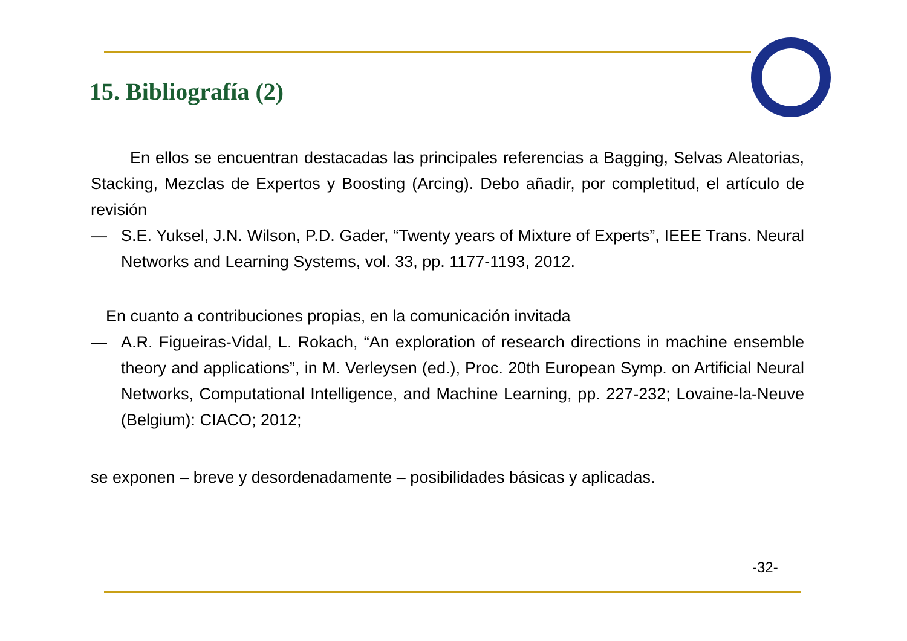15. Bibliografía (2)
En ellos se encuentran destacadas las principales referencias a Bagging, Selvas Aleatorias, Stacking, Mezclas de Expertos y Boosting (Arcing). Debo añadir, por completitud, el artículo de revisión
— S.E. Yuksel, J.N. Wilson, P.D. Gader, “Twenty years of Mixture of Experts”, IEEE Trans. Neural Networks and Learning Systems, vol. 33, pp. 1177-1193, 2012.
En cuanto a contribuciones propias, en la comunicación invitada
— A.R. Figueiras-Vidal, L. Rokach, “An exploration of research directions in machine ensemble theory and applications”, in M. Verleysen (ed.), Proc. 20th European Symp. on Artificial Neural Networks, Computational Intelligence, and Machine Learning, pp. 227-232; Lovaine-la-Neuve (Belgium): CIACO; 2012;
se exponen – breve y desordenadamente – posibilidades básicas y aplicadas.
-32-